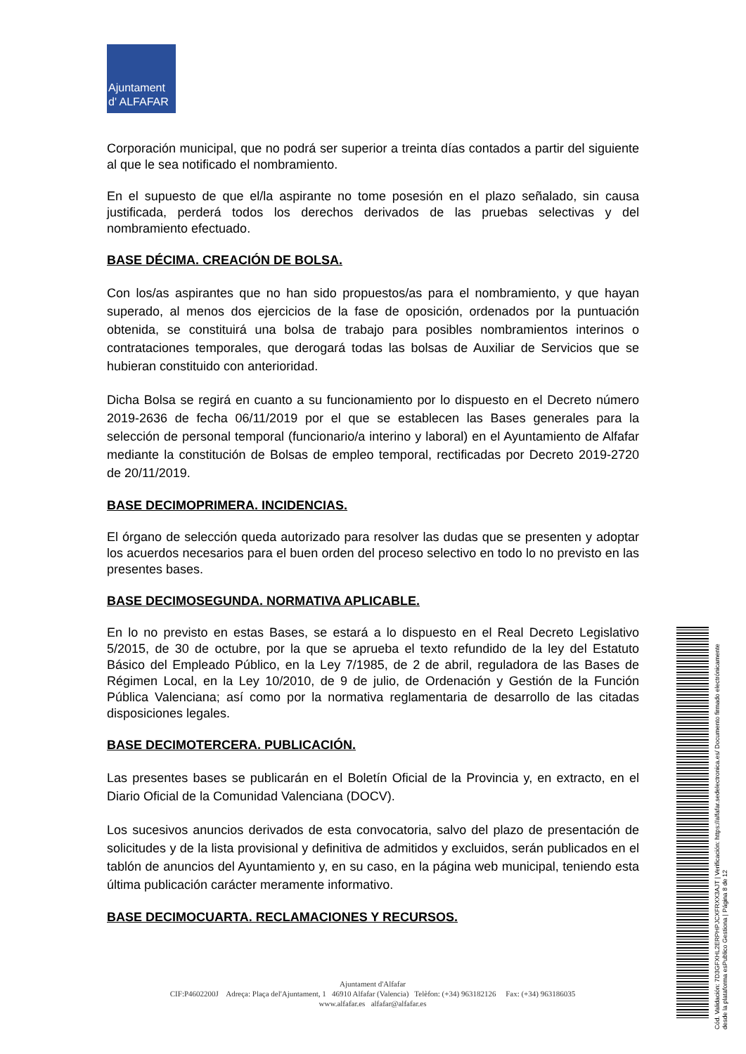Ajuntament
d' ALFAFAR
Corporación municipal, que no podrá ser superior a treinta días contados a partir del siguiente al que le sea notificado el nombramiento.
En el supuesto de que el/la aspirante no tome posesión en el plazo señalado, sin causa justificada, perderá todos los derechos derivados de las pruebas selectivas y del nombramiento efectuado.
BASE DÉCIMA. CREACIÓN DE BOLSA.
Con los/as aspirantes que no han sido propuestos/as para el nombramiento, y que hayan superado, al menos dos ejercicios de la fase de oposición, ordenados por la puntuación obtenida, se constituirá una bolsa de trabajo para posibles nombramientos interinos o contrataciones temporales, que derogará todas las bolsas de Auxiliar de Servicios que se hubieran constituido con anterioridad.
Dicha Bolsa se regirá en cuanto a su funcionamiento por lo dispuesto en el Decreto número 2019-2636 de fecha 06/11/2019 por el que se establecen las Bases generales para la selección de personal temporal (funcionario/a interino y laboral) en el Ayuntamiento de Alfafar mediante la constitución de Bolsas de empleo temporal, rectificadas por Decreto 2019-2720 de 20/11/2019.
BASE DECIMOPRIMERA. INCIDENCIAS.
El órgano de selección queda autorizado para resolver las dudas que se presenten y adoptar los acuerdos necesarios para el buen orden del proceso selectivo en todo lo no previsto en las presentes bases.
BASE DECIMOSEGUNDA. NORMATIVA APLICABLE.
En lo no previsto en estas Bases, se estará a lo dispuesto en el Real Decreto Legislativo 5/2015, de 30 de octubre, por la que se aprueba el texto refundido de la ley del Estatuto Básico del Empleado Público, en la Ley 7/1985, de 2 de abril, reguladora de las Bases de Régimen Local, en la Ley 10/2010, de 9 de julio, de Ordenación y Gestión de la Función Pública Valenciana; así como por la normativa reglamentaria de desarrollo de las citadas disposiciones legales.
BASE DECIMOTERCERA. PUBLICACIÓN.
Las presentes bases se publicarán en el Boletín Oficial de la Provincia y, en extracto, en el Diario Oficial de la Comunidad Valenciana (DOCV).
Los sucesivos anuncios derivados de esta convocatoria, salvo del plazo de presentación de solicitudes y de la lista provisional y definitiva de admitidos y excluidos, serán publicados en el tablón de anuncios del Ayuntamiento y, en su caso, en la página web municipal, teniendo esta última publicación carácter meramente informativo.
BASE DECIMOCUARTA. RECLAMACIONES Y RECURSOS.
Ajuntament d'Alfafar
CIF:P4602200J Adreça: Plaça del'Ajuntament, 1 46910 Alfafar (Valencia) Telèfon: (+34) 963182126 Fax: (+34) 963186035
www.alfafar.es alfafar@alfafar.es
Cód. Validación: 7D3GFXHL2ERPHPJCXFRXX3AJT | Verificación: https://alfafar.sedelectronica.es/ Documento firmado electrónicamente desde la plataforma esPublico Gestiona | Página 8 de 12